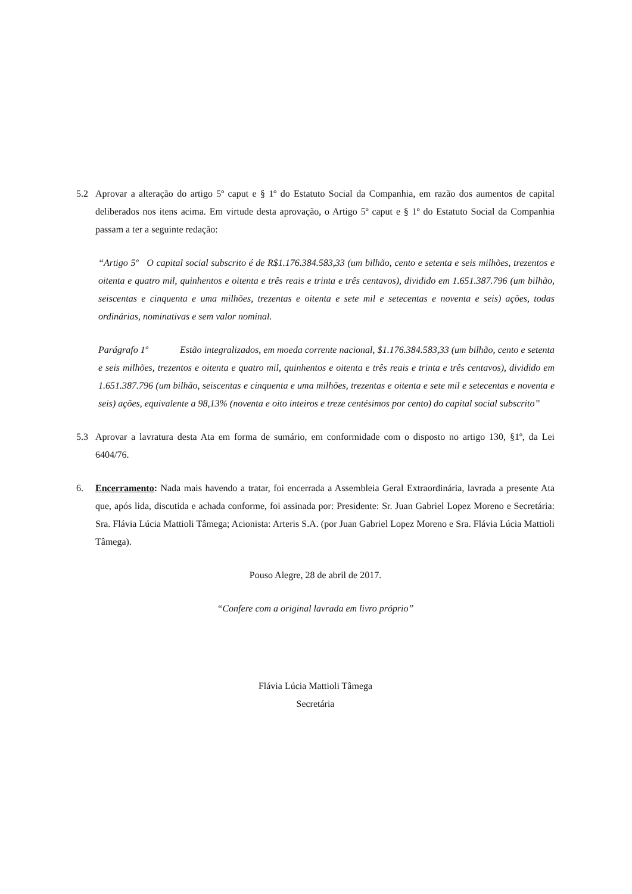5.2 Aprovar a alteração do artigo 5º caput e § 1º do Estatuto Social da Companhia, em razão dos aumentos de capital deliberados nos itens acima. Em virtude desta aprovação, o Artigo 5º caput e § 1º do Estatuto Social da Companhia passam a ter a seguinte redação:
“Artigo 5º O capital social subscrito é de R$1.176.384.583,33 (um bilhão, cento e setenta e seis milhões, trezentos e oitenta e quatro mil, quinhentos e oitenta e três reais e trinta e três centavos), dividido em 1.651.387.796 (um bilhão, seiscentas e cinquenta e uma milhões, trezentas e oitenta e sete mil e setecentas e noventa e seis) ações, todas ordinárias, nominativas e sem valor nominal.
Parágrafo 1º Estão integralizados, em moeda corrente nacional, $1.176.384.583,33 (um bilhão, cento e setenta e seis milhões, trezentos e oitenta e quatro mil, quinhentos e oitenta e três reais e trinta e três centavos), dividido em 1.651.387.796 (um bilhão, seiscentas e cinquenta e uma milhões, trezentas e oitenta e sete mil e setecentas e noventa e seis) ações, equivalente a 98,13% (noventa e oito inteiros e treze centésimos por cento) do capital social subscrito”
5.3 Aprovar a lavratura desta Ata em forma de sumário, em conformidade com o disposto no artigo 130, §1º, da Lei 6404/76.
6. Encerramento: Nada mais havendo a tratar, foi encerrada a Assembleia Geral Extraordinária, lavrada a presente Ata que, após lida, discutida e achada conforme, foi assinada por: Presidente: Sr. Juan Gabriel Lopez Moreno e Secretária: Sra. Flávia Lúcia Mattioli Tâmega; Acionista: Arteris S.A. (por Juan Gabriel Lopez Moreno e Sra. Flávia Lúcia Mattioli Tâmega).
Pouso Alegre, 28 de abril de 2017.
“Confere com a original lavrada em livro próprio”
Flávia Lúcia Mattioli Tâmega
Secretária